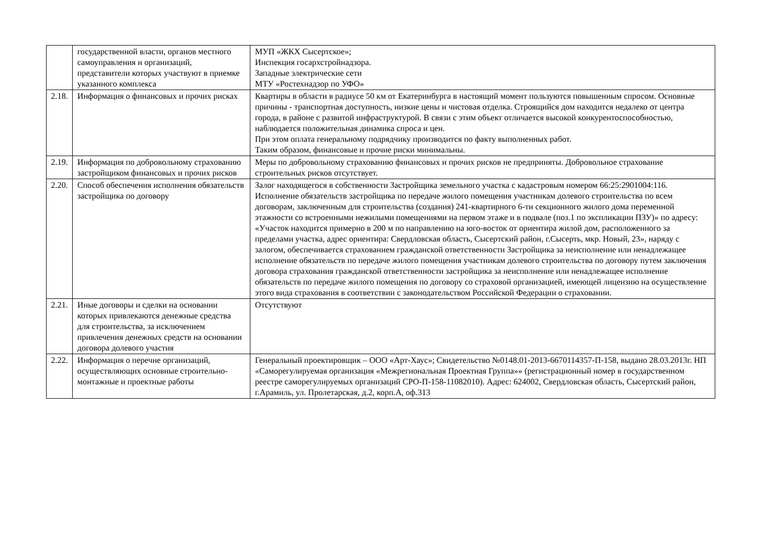| | государственной власти, органов местного самоуправления и организаций, представители которых участвуют в приемке указанного комплекса | МУП «ЖКХ Сысертское»; Инспекция госархстройнадзора. Западные электрические сети МТУ «Ростехнадзор по УФО» |
| 2.18. | Информация о финансовых и прочих рисках | Квартиры в области в радиусе 50 км от Екатеринбурга в настоящий момент пользуются повышенным спросом. Основные причины - транспортная доступность, низкие цены и чистовая отделка. Строящийся дом находится недалеко от центра города, в районе с развитой инфраструктурой. В связи с этим объект отличается высокой конкурентоспособностью, наблюдается положительная динамика спроса и цен. При этом оплата генеральному подрядчику производится по факту выполненных работ. Таким образом, финансовые и прочие риски минимальны. |
| 2.19. | Информация по добровольному страхованию застройщиком финансовых и прочих рисков | Меры по добровольному страхованию финансовых и прочих рисков не предприняты. Добровольное страхование строительных рисков отсутствует. |
| 2.20. | Способ обеспечения исполнения обязательств застройщика по договору | Залог находящегося в собственности Застройщика земельного участка с кадастровым номером 66:25:2901004:116. Исполнение обязательств застройщика по передаче жилого помещения участникам долевого строительства по всем договорам, заключенным для строительства (создания) 241-квартирного 6-ти секционного жилого дома переменной этажности со встроенными нежилыми помещениями на первом этаже и в подвале (поз.1 по экспликации ПЗУ)» по адресу: «Участок находится примерно в 200 м по направлению на юго-восток от ориентира жилой дом, расположенного за пределами участка, адрес ориентира: Свердловская область, Сысертский район, г.Сысерть, мкр. Новый, 23», наряду с залогом, обеспечивается страхованием гражданской ответственности Застройщика за неисполнение или ненадлежащее исполнение обязательств по передаче жилого помещения участникам долевого строительства по договору путем заключения договора страхования гражданской ответственности застройщика за неисполнение или ненадлежащее исполнение обязательств по передаче жилого помещения по договору со страховой организацией, имеющей лицензию на осуществление этого вида страхования в соответствии с законодательством Российской Федерации о страховании. |
| 2.21. | Иные договоры и сделки на основании которых привлекаются денежные средства для строительства, за исключением привлечения денежных средств на основании договора долевого участия | Отсутствуют |
| 2.22. | Информация о перечне организаций, осуществляющих основные строительно-монтажные и проектные работы | Генеральный проектировщик – ООО «Арт-Хаус»; Свидетельство №0148.01-2013-6670114357-П-158, выдано 28.03.2013г. НП «Саморегулируемая организация «Межрегиональная Проектная Группа»» (регистрационный номер в государственном реестре саморегулируемых организаций СРО-П-158-11082010). Адрес: 624002, Свердловская область, Сысертский район, г.Арамиль, ул. Пролетарская, д.2, корп.А, оф.313 |